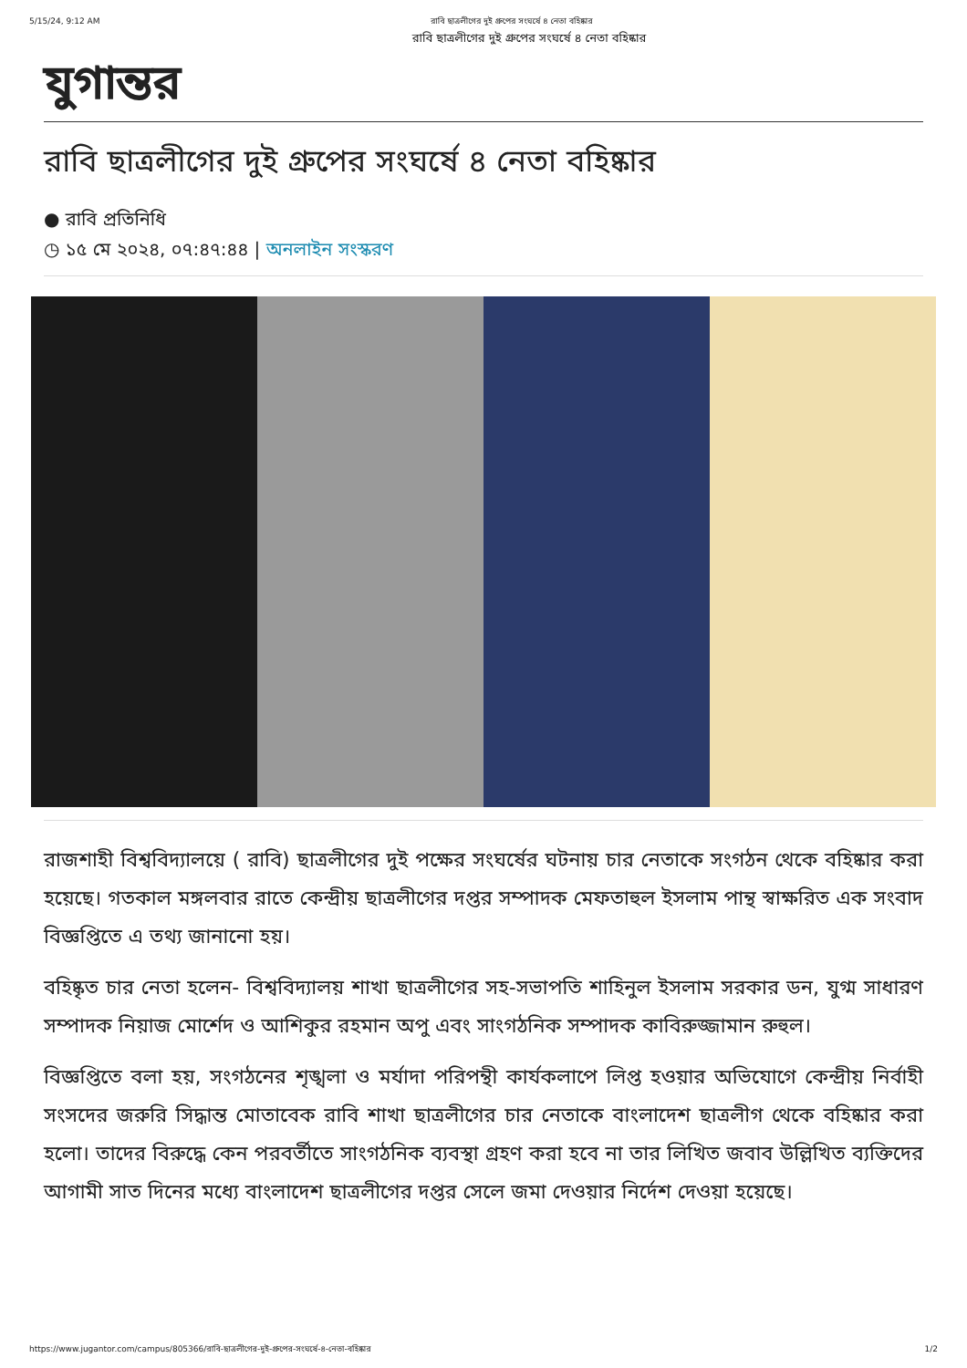5/15/24, 9:12 AM রাবি ছাত্রলীগের দুই গ্রুপের সংঘর্ষে ৪ নেতা বহিষ্কার
রাবি ছাত্রলীগের দুই গ্রুপের সংঘর্ষে ৪ নেতা বহিষ্কার
যুগান্তর
রাবি ছাত্রলীগের দুই গ্রুপের সংঘর্ষে ৪ নেতা বহিষ্কার
● রাবি প্রতিনিধি
◷ ১৫ মে ২০২৪, ০৭:৪৭:৪৪ | অনলাইন সংস্করণ
রাজশাহী বিশ্ববিদ্যালয়ে ( রাবি) ছাত্রলীগের দুই পক্ষের সংঘর্ষের ঘটনায় চার নেতাকে সংগঠন থেকে বহিষ্কার করা হয়েছে। গতকাল মঙ্গলবার রাতে কেন্দ্রীয় ছাত্রলীগের দপ্তর সম্পাদক মেফতাহুল ইসলাম পান্থ স্বাক্ষরিত এক সংবাদ বিজ্ঞপ্তিতে এ তথ্য জানানো হয়।
বহিষ্কৃত চার নেতা হলেন- বিশ্ববিদ্যালয় শাখা ছাত্রলীগের সহ-সভাপতি শাহিনুল ইসলাম সরকার ডন, যুগ্ম সাধারণ সম্পাদক নিয়াজ মোর্শেদ ও আশিকুর রহমান অপু এবং সাংগঠনিক সম্পাদক কাবিরুজ্জামান রুহুল।
বিজ্ঞপ্তিতে বলা হয়, সংগঠনের শৃঙ্খলা ও মর্যাদা পরিপন্থী কার্যকলাপে লিপ্ত হওয়ার অভিযোগে কেন্দ্রীয় নির্বাহী সংসদের জরুরি সিদ্ধান্ত মোতাবেক রাবি শাখা ছাত্রলীগের চার নেতাকে বাংলাদেশ ছাত্রলীগ থেকে বহিষ্কার করা হলো। তাদের বিরুদ্ধে কেন পরবর্তীতে সাংগঠনিক ব্যবস্থা গ্রহণ করা হবে না তার লিখিত জবাব উল্লিখিত ব্যক্তিদের আগামী সাত দিনের মধ্যে বাংলাদেশ ছাত্রলীগের দপ্তর সেলে জমা দেওয়ার নির্দেশ দেওয়া হয়েছে।
https://www.jugantor.com/campus/805366/রাবি-ছাত্রলীগের-দুই-গ্রুপের-সংঘর্ষে-৪-নেতা-বহিষ্কার 1/2